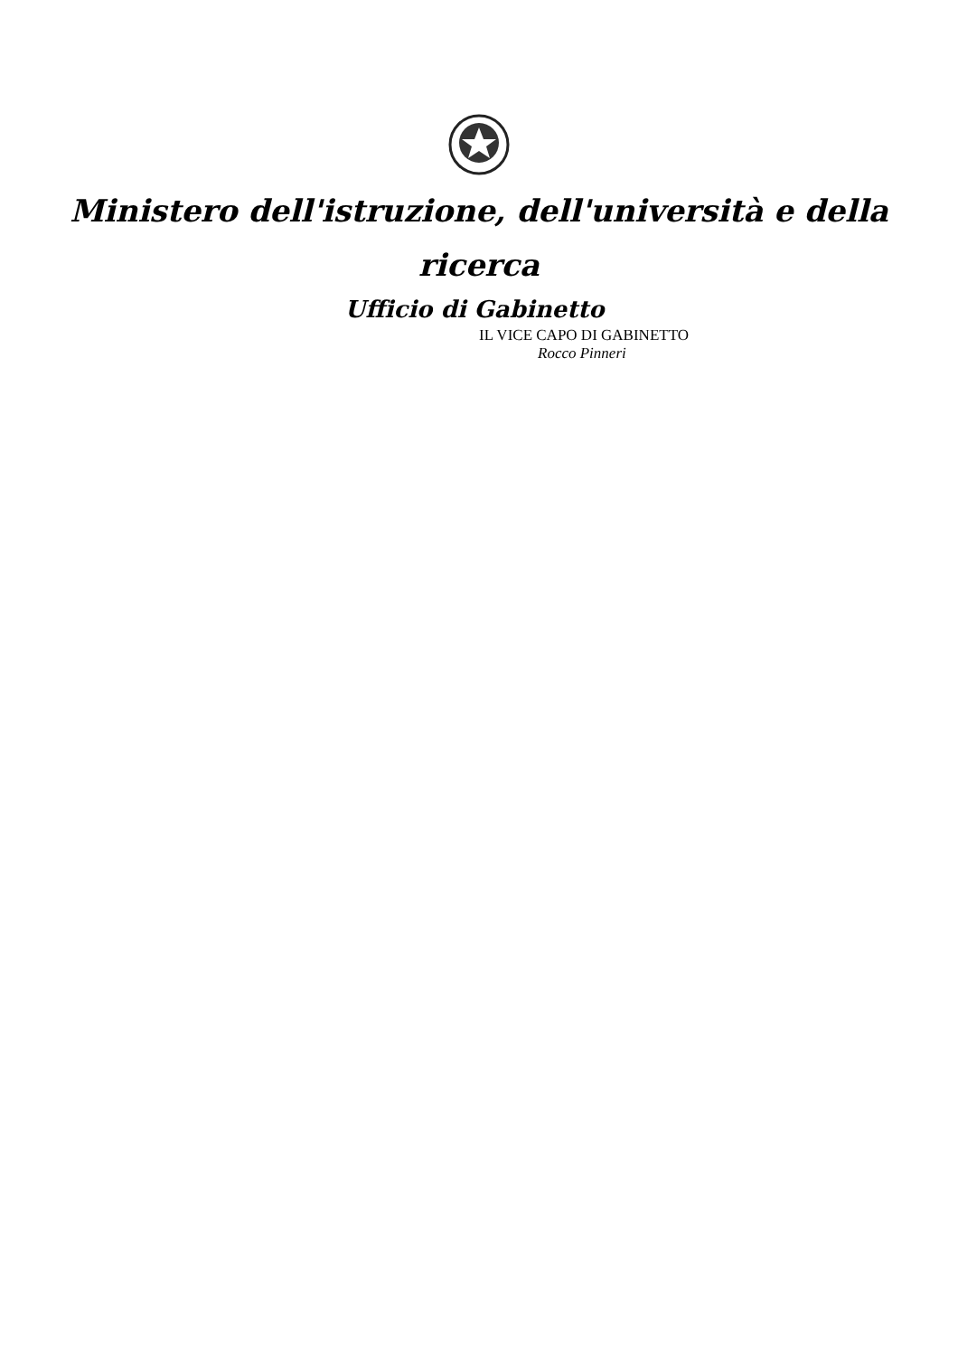Ministero dell'istruzione, dell'università e della
ricerca
Ufficio di Gabinetto
IL VICE CAPO DI GABINETTO
Rocco Pinneri